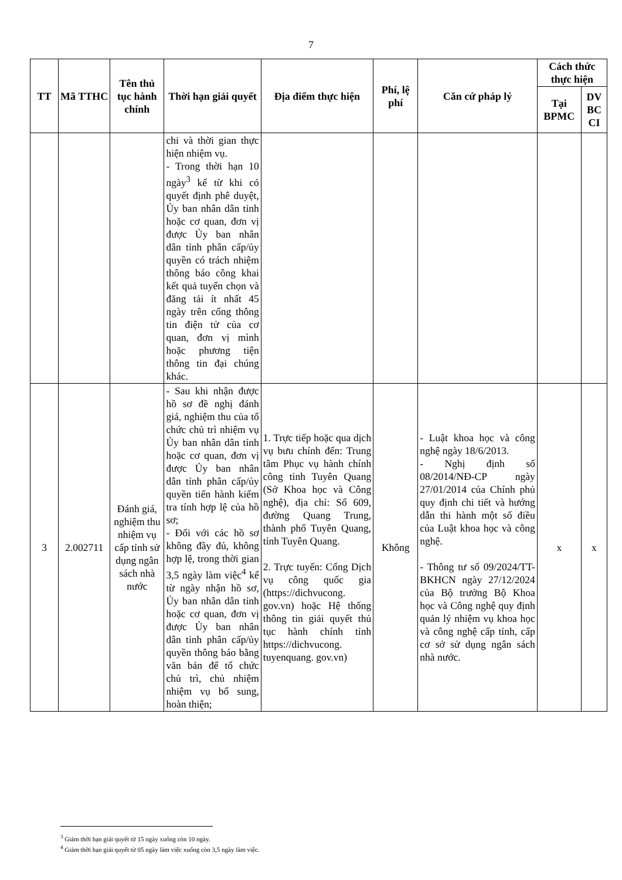7
| TT | Mã TTHC | Tên thủ tục hành chính | Thời hạn giải quyết | Địa điểm thực hiện | Phí, lệ phí | Căn cứ pháp lý | Cách thức thực hiện | |
| --- | --- | --- | --- | --- | --- | --- | --- | --- |
| | | | | | | | Tại BPMC | DV BC CI |
| | | | chi và thời gian thực hiện nhiệm vụ. - Trong thời hạn 10 ngày<sup>3</sup> kể từ khi có quyết định phê duyệt, Ủy ban nhân dân tỉnh hoặc cơ quan, đơn vị được Ủy ban nhân dân tỉnh phân cấp/ủy quyền có trách nhiệm thông báo công khai kết quả tuyển chọn và đăng tải ít nhất 45 ngày trên cổng thông tin điện tử của cơ quan, đơn vị mình hoặc phương tiện thông tin đại chúng khác. | | | | | |
| 3 | 2.002711 | Đánh giá, nghiệm thu nhiệm vụ cấp tỉnh sử dụng ngân sách nhà nước | - Sau khi nhận được hồ sơ đề nghị đánh giá, nghiệm thu của tổ chức chủ trì nhiệm vụ Ủy ban nhân dân tỉnh hoặc cơ quan, đơn vị được Ủy ban nhân dân tỉnh phân cấp/ủy quyền tiến hành kiểm tra tính hợp lệ của hồ sơ; - Đối với các hồ sơ không đầy đủ, không hợp lệ, trong thời gian 3,5 ngày làm việc<sup>4</sup> kể từ ngày nhận hồ sơ, Ủy ban nhân dân tỉnh hoặc cơ quan, đơn vị được Ủy ban nhân dân tỉnh phân cấp/ủy quyền thông báo bằng văn bản để tổ chức chủ trì, chủ nhiệm nhiệm vụ bổ sung, hoàn thiện; | 1. Trực tiếp hoặc qua dịch vụ bưu chính đến: Trung tâm Phục vụ hành chính công tỉnh Tuyên Quang (Sở Khoa học và Công nghệ), địa chỉ: Số 609, đường Quang Trung, thành phố Tuyên Quang, tỉnh Tuyên Quang. 2. Trực tuyến: Cổng Dịch vụ công quốc gia (https://dichvucong. gov.vn) hoặc Hệ thống thông tin giải quyết thủ tục hành chính tỉnh https://dichvucong. tuyenquang. gov.vn) | Không | - Luật khoa học và công nghệ ngày 18/6/2013. - Nghị định số 08/2014/NĐ-CP ngày 27/01/2014 của Chính phủ quy định chi tiết và hướng dẫn thi hành một số điều của Luật khoa học và công nghệ. - Thông tư số 09/2024/TT-BKHCN ngày 27/12/2024 của Bộ trưởng Bộ Khoa học và Công nghệ quy định quản lý nhiệm vụ khoa học và công nghệ cấp tỉnh, cấp cơ sở sử dụng ngân sách nhà nước. | x | x |
<sup>3</sup> Giảm thời hạn giải quyết từ 15 ngày xuống còn 10 ngày.
<sup>4</sup> Giảm thời hạn giải quyết từ 05 ngày làm việc xuống còn 3,5 ngày làm việc.